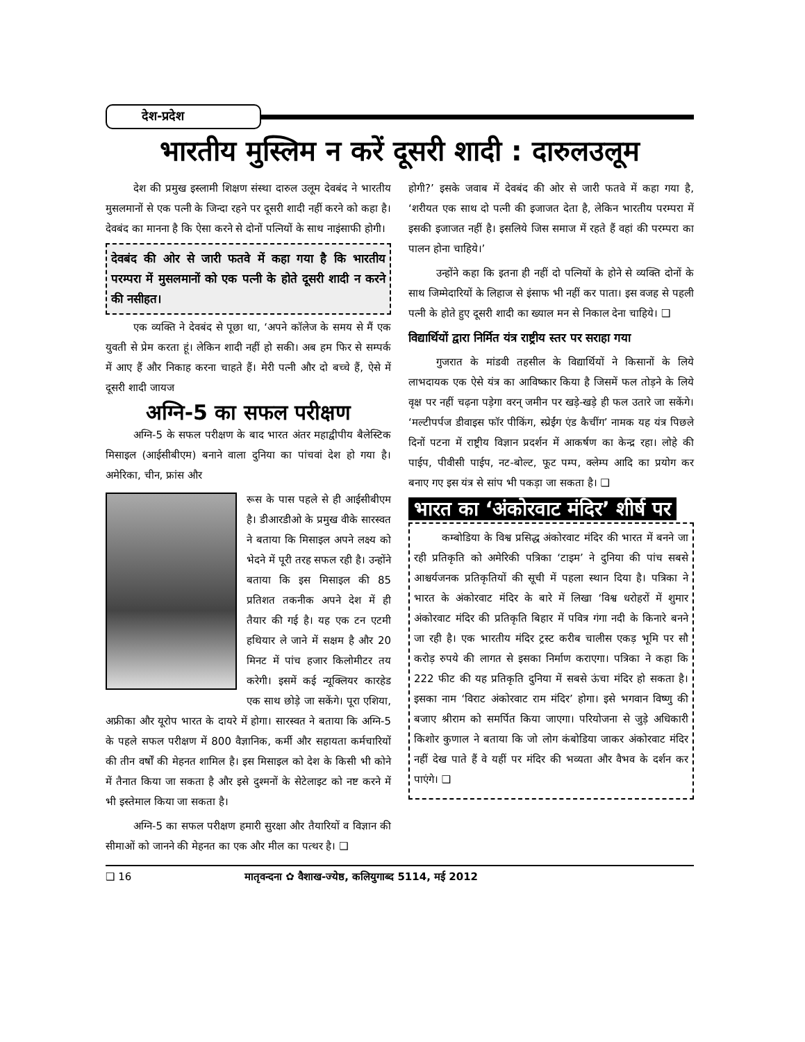देश-प्रदेश
भारतीय मुस्लिम न करें दूसरी शादी : दारुलउलूम
देश की प्रमुख इस्लामी शिक्षण संस्था दारुल उलूम देवबंद ने भारतीय मुसलमानों से एक पत्नी के जिन्दा रहने पर दूसरी शादी नहीं करने को कहा है। देवबंद का मानना है कि ऐसा करने से दोनों पत्नियों के साथ नाइंसाफी होगी।
देवबंद की ओर से जारी फतवे में कहा गया है कि भारतीय परम्परा में मुसलमानों को एक पत्नी के होते दूसरी शादी न करने की नसीहत।
एक व्यक्ति ने देवबंद से पूछा था, ‘अपने कॉलेज के समय से मैं एक युवती से प्रेम करता हूं। लेकिन शादी नहीं हो सकी। अब हम फिर से सम्पर्क में आए हैं और निकाह करना चाहते हैं। मेरी पत्नी और दो बच्चे हैं, ऐसे में दूसरी शादी जायज
अग्नि-5 का सफल परीक्षण
अग्नि-5 के सफल परीक्षण के बाद भारत अंतर महाद्वीपीय बैलेस्टिक मिसाइल (आईसीबीएम) बनाने वाला दुनिया का पांचवां देश हो गया है। अमेरिका, चीन, फ्रांस और
रूस के पास पहले से ही आईसीबीएम है। डीआरडीओ के प्रमुख वीके सारस्वत ने बताया कि मिसाइल अपने लक्ष्य को भेदने में पूरी तरह सफल रही है। उन्होंने बताया कि इस मिसाइल की 85 प्रतिशत तकनीक अपने देश में ही तैयार की गई है। यह एक टन एटमी हथियार ले जाने में सक्षम है और 20 मिनट में पांच हजार किलोमीटर तय करेगी। इसमें कई न्यूक्लियर कारहेड एक साथ छोड़े जा सकेंगे। पूरा एशिया, अफ्रीका और यूरोप भारत के दायरे में होगा। सारस्वत ने बताया कि अग्नि-5 के पहले सफल परीक्षण में 800 वैज्ञानिक, कर्मी और सहायता कर्मचारियों की तीन वर्षों की मेहनत शामिल है। इस मिसाइल को देश के किसी भी कोने में तैनात किया जा सकता है और इसे दुश्मनों के सेटेलाइट को नष्ट करने में भी इस्तेमाल किया जा सकता है।
अग्नि-5 का सफल परीक्षण हमारी सुरक्षा और तैयारियों व विज्ञान की सीमाओं को जानने की मेहनत का एक और मील का पत्थर है। ❑
होगी?’ इसके जवाब में देवबंद की ओर से जारी फतवे में कहा गया है, ‘शरीयत एक साथ दो पत्नी की इजाजत देता है, लेकिन भारतीय परम्परा में इसकी इजाजत नहीं है। इसलिये जिस समाज में रहते हैं वहां की परम्परा का पालन होना चाहिये।’
उन्होंने कहा कि इतना ही नहीं दो पत्नियों के होने से व्यक्ति दोनों के साथ जिम्मेदारियों के लिहाज से इंसाफ भी नहीं कर पाता। इस वजह से पहली पत्नी के होते हुए दूसरी शादी का ख्याल मन से निकाल देना चाहिये। ❑
विद्यार्थियों द्वारा निर्मित यंत्र राष्ट्रीय स्तर पर सराहा गया
गुजरात के मांडवी तहसील के विद्यार्थियों ने किसानों के लिये लाभदायक एक ऐसे यंत्र का आविष्कार किया है जिसमें फल तोड़ने के लिये वृक्ष पर नहीं चढ़ना पड़ेगा वरन् जमीन पर खड़े-खड़े ही फल उतारे जा सकेंगे। ‘मल्टीपर्पज डीवाइस फॉर पीकिंग, स्प्रेईंग एंड कैचींग’ नामक यह यंत्र पिछले दिनों पटना में राष्ट्रीय विज्ञान प्रदर्शन में आकर्षण का केन्द्र रहा। लोहे की पाईप, पीवीसी पाईप, नट-बोल्ट, फूट पम्प, क्लेम्प आदि का प्रयोग कर बनाए गए इस यंत्र से सांप भी पकड़ा जा सकता है। ❑
भारत का ‘अंकोरवाट मंदिर’ शीर्ष पर
कम्बोडिया के विश्व प्रसिद्ध अंकोरवाट मंदिर की भारत में बनने जा रही प्रतिकृति को अमेरिकी पत्रिका ‘टाइम’ ने दुनिया की पांच सबसे आश्चर्यजनक प्रतिकृतियों की सूची में पहला स्थान दिया है। पत्रिका ने भारत के अंकोरवाट मंदिर के बारे में लिखा ‘विश्व धरोहरों में शुमार अंकोरवाट मंदिर की प्रतिकृति बिहार में पवित्र गंगा नदी के किनारे बनने जा रही है। एक भारतीय मंदिर ट्रस्ट करीब चालीस एकड़ भूमि पर सौ करोड़ रुपये की लागत से इसका निर्माण कराएगा। पत्रिका ने कहा कि 222 फीट की यह प्रतिकृति दुनिया में सबसे ऊंचा मंदिर हो सकता है। इसका नाम ‘विराट अंकोरवाट राम मंदिर’ होगा। इसे भगवान विष्णु की बजाए श्रीराम को समर्पित किया जाएगा। परियोजना से जुड़े अधिकारी किशोर कुणाल ने बताया कि जो लोग कंबोडिया जाकर अंकोरवाट मंदिर नहीं देख पाते हैं वे यहीं पर मंदिर की भव्यता और वैभव के दर्शन कर पाएंगे। ❑
❑ 16 मातृवन्दना ✿ वैशाख-ज्येष्ठ, कलियुगाब्द 5114, मई 2012